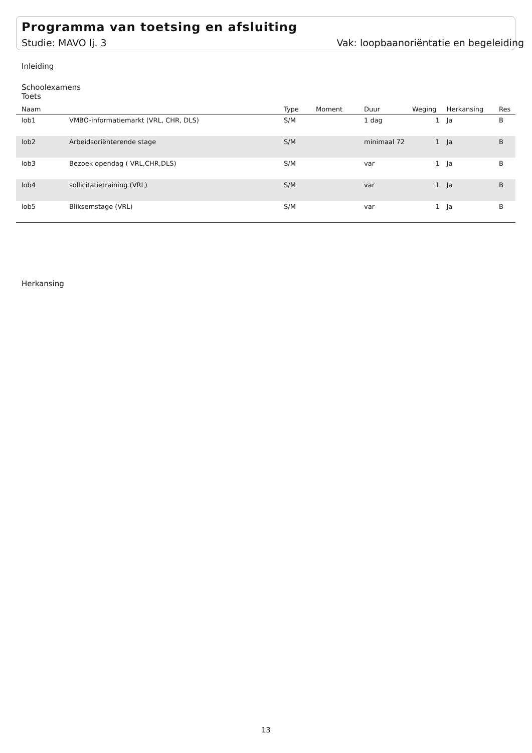Programma van toetsing en afsluiting
Studie: MAVO lj. 3 Vak: loopbaanoriëntatie en begeleiding
Inleiding
Schoolexamens
Toets
| Naam | | Type | Moment | Duur | Weging | Herkansing | Res |
| --- | --- | --- | --- | --- | --- | --- | --- |
| lob1 | VMBO-informatiemarkt (VRL, CHR, DLS) | S/M | | 1 dag | 1 | Ja | B |
| lob2 | Arbeidsoriënterende stage | S/M | | minimaal 72 | 1 | Ja | B |
| lob3 | Bezoek opendag ( VRL,CHR,DLS) | S/M | | var | 1 | Ja | B |
| lob4 | sollicitatietraining (VRL) | S/M | | var | 1 | Ja | B |
| lob5 | Bliksemstage (VRL) | S/M | | var | 1 | Ja | B |
Herkansing
13